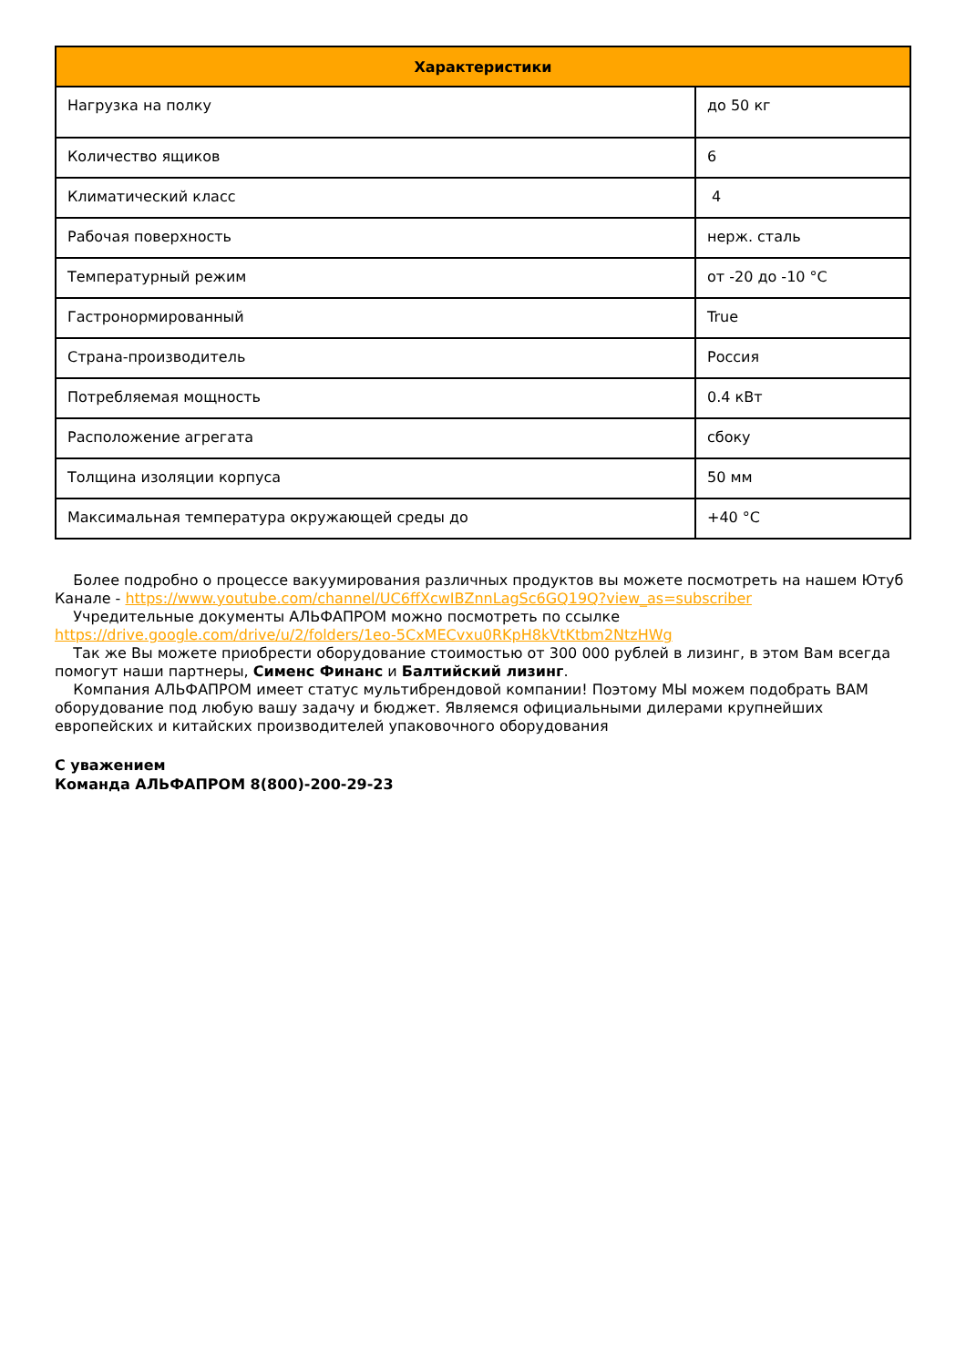| Характеристики | |
| --- | --- |
| Нагрузка на полку | до 50 кг |
| Количество ящиков | 6 |
| Климатический класс | 4 |
| Рабочая поверхность | нерж. сталь |
| Температурный режим | от -20 до -10 °C |
| Гастронормированный | True |
| Страна-производитель | Россия |
| Потребляемая мощность | 0.4 кВт |
| Расположение агрегата | сбоку |
| Толщина изоляции корпуса | 50 мм |
| Максимальная температура окружающей среды до | +40 °C |
Более подробно о процессе вакуумирования различных продуктов вы можете посмотреть на нашем Ютуб Канале - https://www.youtube.com/channel/UC6ffXcwIBZnnLagSc6GQ19Q?view_as=subscriber
Учредительные документы АЛЬФАПРОМ можно посмотреть по ссылке https://drive.google.com/drive/u/2/folders/1eo-5CxMECvxu0RKpH8kVtKtbm2NtzHWg
Так же Вы можете приобрести оборудование стоимостью от 300 000 рублей в лизинг, в этом Вам всегда помогут наши партнеры, Сименс Финанс и Балтийский лизинг.
Компания АЛЬФАПРОМ имеет статус мультибрендовой компании! Поэтому МЫ можем подобрать ВАМ оборудование под любую вашу задачу и бюджет. Являемся официальными дилерами крупнейших европейских и китайских производителей упаковочного оборудования
С уважением
Команда АЛЬФАПРОМ 8(800)-200-29-23